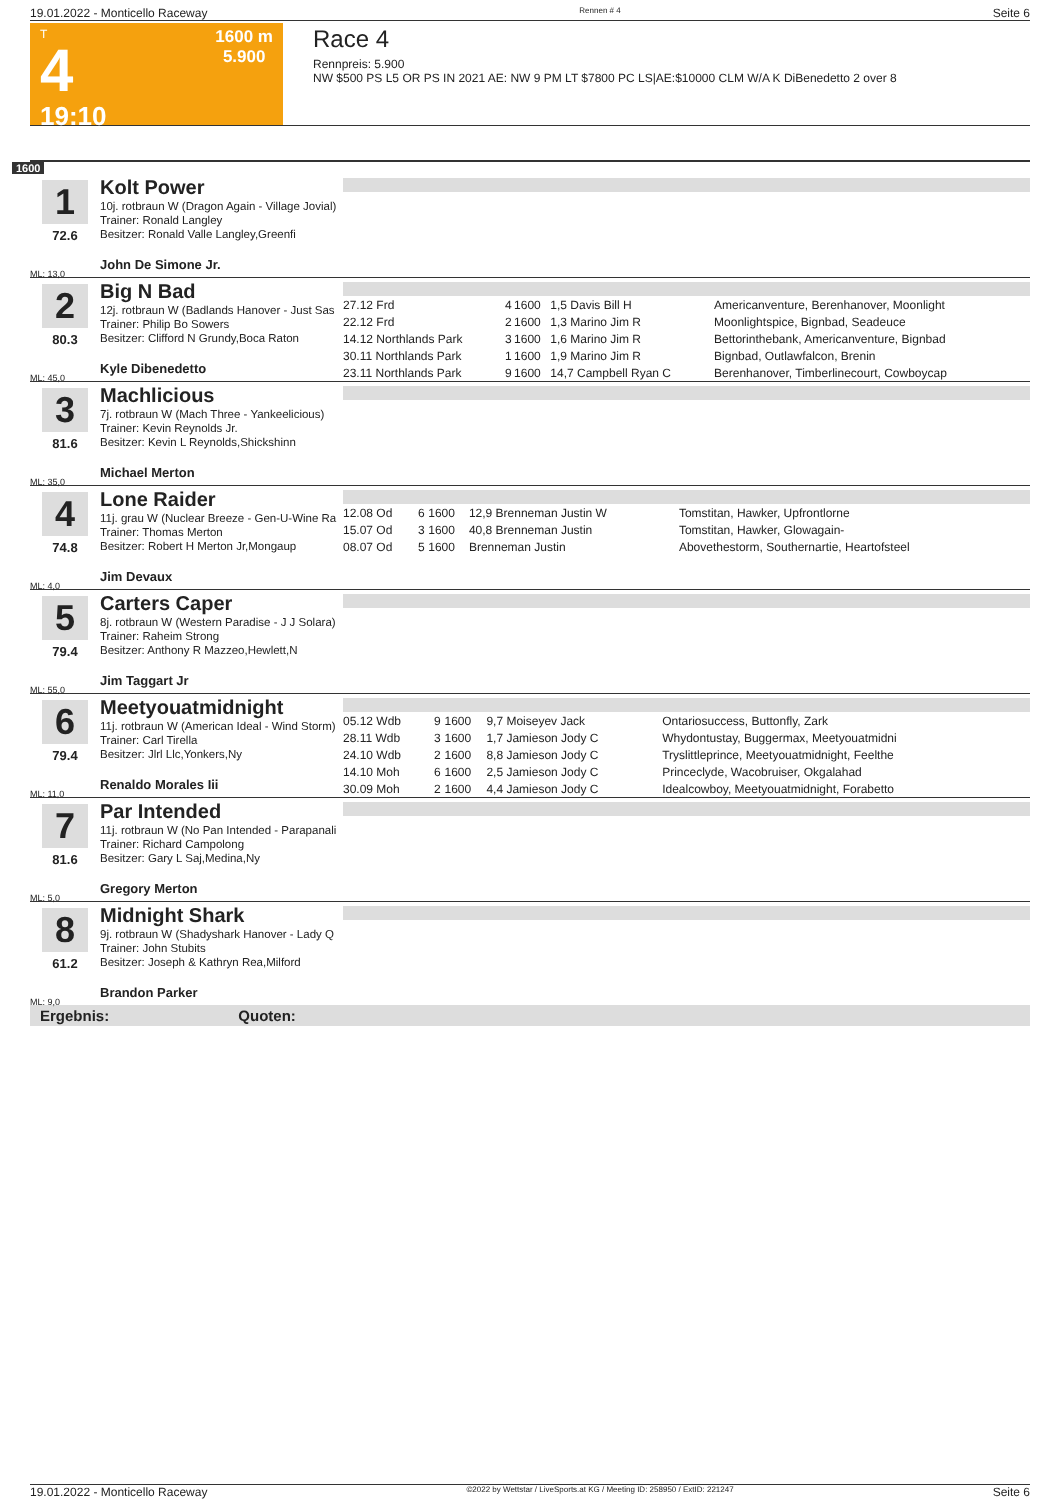19.01.2022 - Monticello Raceway Rennen # 4 Seite 6
T
4
19:10
1600 m
5.900
Race 4
Rennpreis: 5.900
NW $500 PS L5 OR PS IN 2021 AE: NW 9 PM LT $7800 PC LS|AE:$10000 CLM W/A K DiBenedetto 2 over 8
1600
1
72.6
ML: 13,0
Kolt Power
10j. rotbraun W (Dragon Again - Village Jovial)
Trainer: Ronald Langley
Besitzer: Ronald Valle Langley,Greenfi
John De Simone Jr.
2
80.3
ML: 45,0
Big N Bad
12j. rotbraun W (Badlands Hanover - Just Sas
Trainer: Philip Bo Sowers
Besitzer: Clifford N Grundy,Boca Raton
Kyle Dibenedetto
| 27.12 Frd | 4 | 1600 | 1,5 Davis Bill H | Americanventure, Berenhanover, Moonlight |
| 22.12 Frd | 2 | 1600 | 1,3 Marino Jim R | Moonlightspice, Bignbad, Seadeuce |
| 14.12 Northlands Park | 3 | 1600 | 1,6 Marino Jim R | Bettorinthebank, Americanventure, Bignbad |
| 30.11 Northlands Park | 1 | 1600 | 1,9 Marino Jim R | Bignbad, Outlawfalcon, Brenin |
| 23.11 Northlands Park | 9 | 1600 | 14,7 Campbell Ryan C | Berenhanover, Timberlinecourt, Cowboycap |
3
81.6
ML: 35,0
Machlicious
7j. rotbraun W (Mach Three - Yankeelicious)
Trainer: Kevin Reynolds Jr.
Besitzer: Kevin L Reynolds,Shickshinn
Michael Merton
4
74.8
ML: 4,0
Lone Raider
11j. grau W (Nuclear Breeze - Gen-U-Wine Ra
Trainer: Thomas Merton
Besitzer: Robert H Merton Jr,Mongaup
Jim Devaux
| 12.08 Od | 6 | 1600 | 12,9 Brenneman Justin W | Tomstitan, Hawker, Upfrontlorne |
| 15.07 Od | 3 | 1600 | 40,8 Brenneman Justin | Tomstitan, Hawker, Glowagain- |
| 08.07 Od | 5 | 1600 | Brenneman Justin | Abovethestorm, Southernartie, Heartofsteel |
5
79.4
ML: 55,0
Carters Caper
8j. rotbraun W (Western Paradise - J J Solara)
Trainer: Raheim Strong
Besitzer: Anthony R Mazzeo,Hewlett,N
Jim Taggart Jr
6
79.4
ML: 11,0
Meetyouatmidnight
11j. rotbraun W (American Ideal - Wind Storm)
Trainer: Carl Tirella
Besitzer: Jlrl Llc,Yonkers,Ny
Renaldo Morales Iii
| 05.12 Wdb | 9 | 1600 | 9,7 Moiseyev Jack | Ontariosuccess, Buttonfly, Zark |
| 28.11 Wdb | 3 | 1600 | 1,7 Jamieson Jody C | Whydontustay, Buggermax, Meetyouatmidni |
| 24.10 Wdb | 2 | 1600 | 8,8 Jamieson Jody C | Tryslittleprince, Meetyouatmidnight, Feelthe |
| 14.10 Moh | 6 | 1600 | 2,5 Jamieson Jody C | Princeclyde, Wacobruiser, Okgalahad |
| 30.09 Moh | 2 | 1600 | 4,4 Jamieson Jody C | Idealcowboy, Meetyouatmidnight, Forabetto |
7
81.6
ML: 5,0
Par Intended
11j. rotbraun W (No Pan Intended - Parapanali
Trainer: Richard Campolong
Besitzer: Gary L Saj,Medina,Ny
Gregory Merton
8
61.2
ML: 9,0
Midnight Shark
9j. rotbraun W (Shadyshark Hanover - Lady Q
Trainer: John Stubits
Besitzer: Joseph & Kathryn Rea,Milford
Brandon Parker
Ergebnis: Quoten:
19.01.2022 - Monticello Raceway ©2022 by Wettstar / LiveSports.at KG / Meeting ID: 258950 / ExtID: 221247 Seite 6